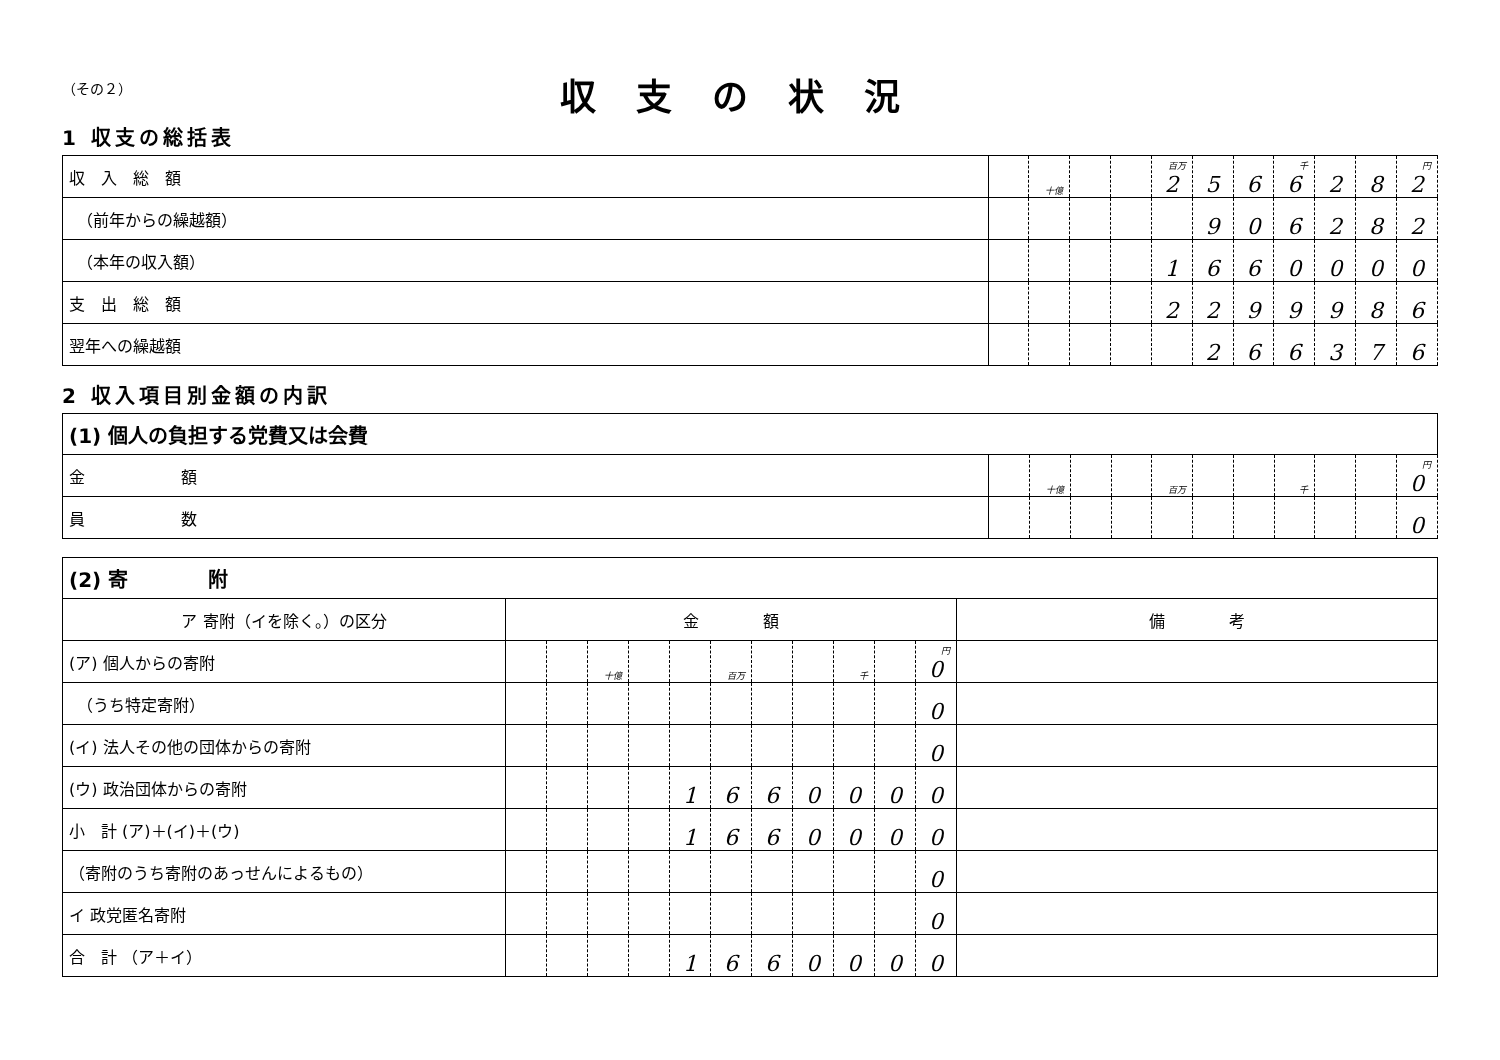（その２）
収支の状況
1 収支の総括表
| 収 入 総 額 | | 十億 | | | 百万 2 | 5 | 6 | 千 6 | 2 | 8 | 円 2 |
| （前年からの繰越額） | | | | | | 9 | 0 | 6 | 2 | 8 | 2 |
| （本年の収入額） | | | | | 1 | 6 | 6 | 0 | 0 | 0 | 0 |
| 支 出 総 額 | | | | | 2 | 2 | 9 | 9 | 9 | 8 | 6 |
| 翌年への繰越額 | | | | | | 2 | 6 | 6 | 3 | 7 | 6 |
2 収入項目別金額の内訳
| (1) 個人の負担する党費又は会費 | | | | | | | | | | | |
| 金 額 | | 十億 | | | 百万 | | | 千 | | | 円 0 |
| 員 数 | | | | | | | | | | | 0 |
| (2) 寄 附 | | | | | | | | | | | | | |
| ア 寄附（イを除く。）の区分 | 金 額 | | | | | | | | | | | 備 考 | |
| (ア) 個人からの寄附 | | | 十億 | | | 百万 | | | 千 | | 円 0 | | |
| （うち特定寄附） | | | | | | | | | | | 0 | | |
| (イ) 法人その他の団体からの寄附 | | | | | | | | | | | 0 | | |
| (ウ) 政治団体からの寄附 | | | | | 1 | 6 | 6 | 0 | 0 | 0 | 0 | | |
| 小 計 (ア)＋(イ)＋(ウ) | | | | | 1 | 6 | 6 | 0 | 0 | 0 | 0 | | |
| （寄附のうち寄附のあっせんによるもの） | | | | | | | | | | | 0 | | |
| イ 政党匿名寄附 | | | | | | | | | | | 0 | | |
| 合 計 （ア＋イ） | | | | | 1 | 6 | 6 | 0 | 0 | 0 | 0 | | |